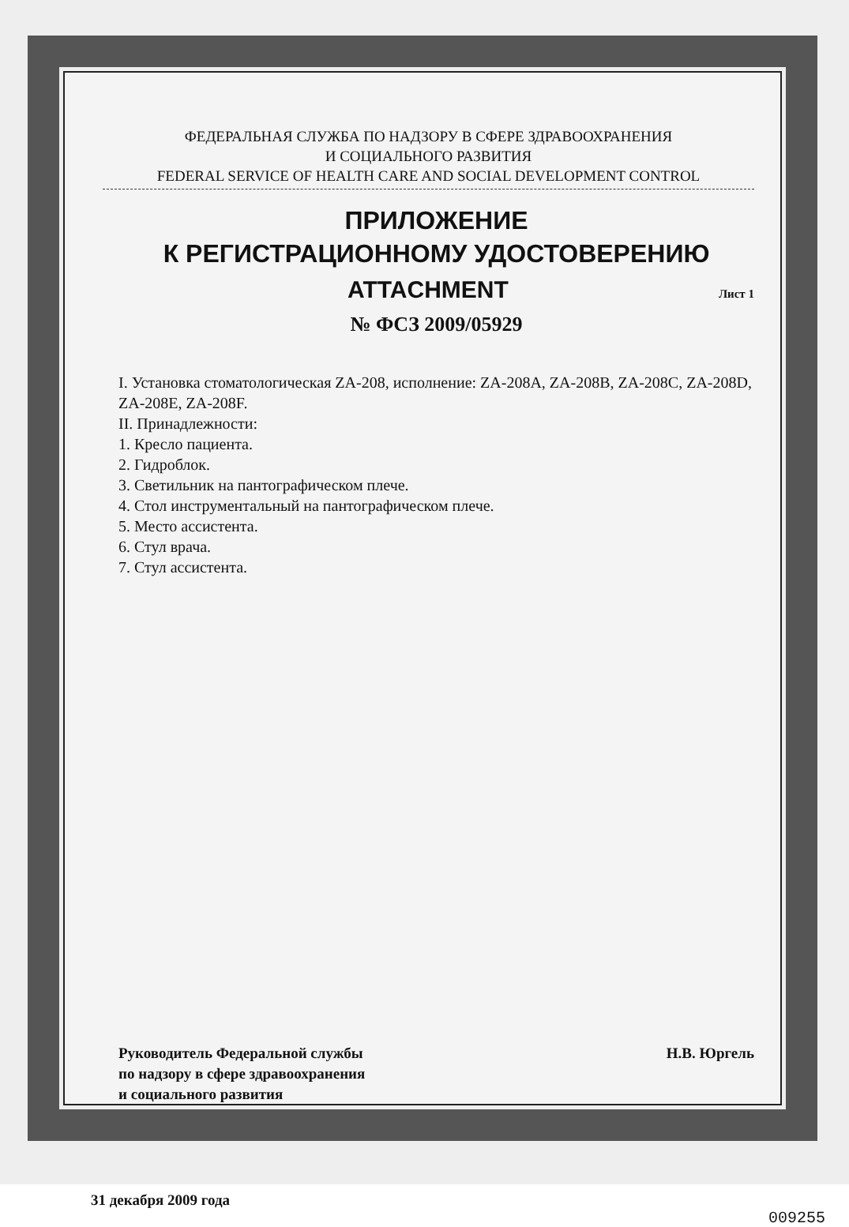ФЕДЕРАЛЬНАЯ СЛУЖБА ПО НАДЗОРУ В СФЕРЕ ЗДРАВООХРАНЕНИЯ
И СОЦИАЛЬНОГО РАЗВИТИЯ
FEDERAL SERVICE OF HEALTH CARE AND SOCIAL DEVELOPMENT CONTROL
ПРИЛОЖЕНИЕ
К РЕГИСТРАЦИОННОМУ УДОСТОВЕРЕНИЮ
ATTACHMENT Лист 1
№ ФСЗ 2009/05929
I. Установка стоматологическая ZA-208, исполнение: ZA-208A, ZA-208B, ZA-208C, ZA-208D, ZA-208E, ZA-208F.
II. Принадлежности:
1. Кресло пациента.
2. Гидроблок.
3. Светильник на пантографическом плече.
4. Стол инструментальный на пантографическом плече.
5. Место ассистента.
6. Стул врача.
7. Стул ассистента.
Руководитель Федеральной службы
по надзору в сфере здравоохранения
и социального развития
Н.В. Юргель
31 декабря 2009 года
009255